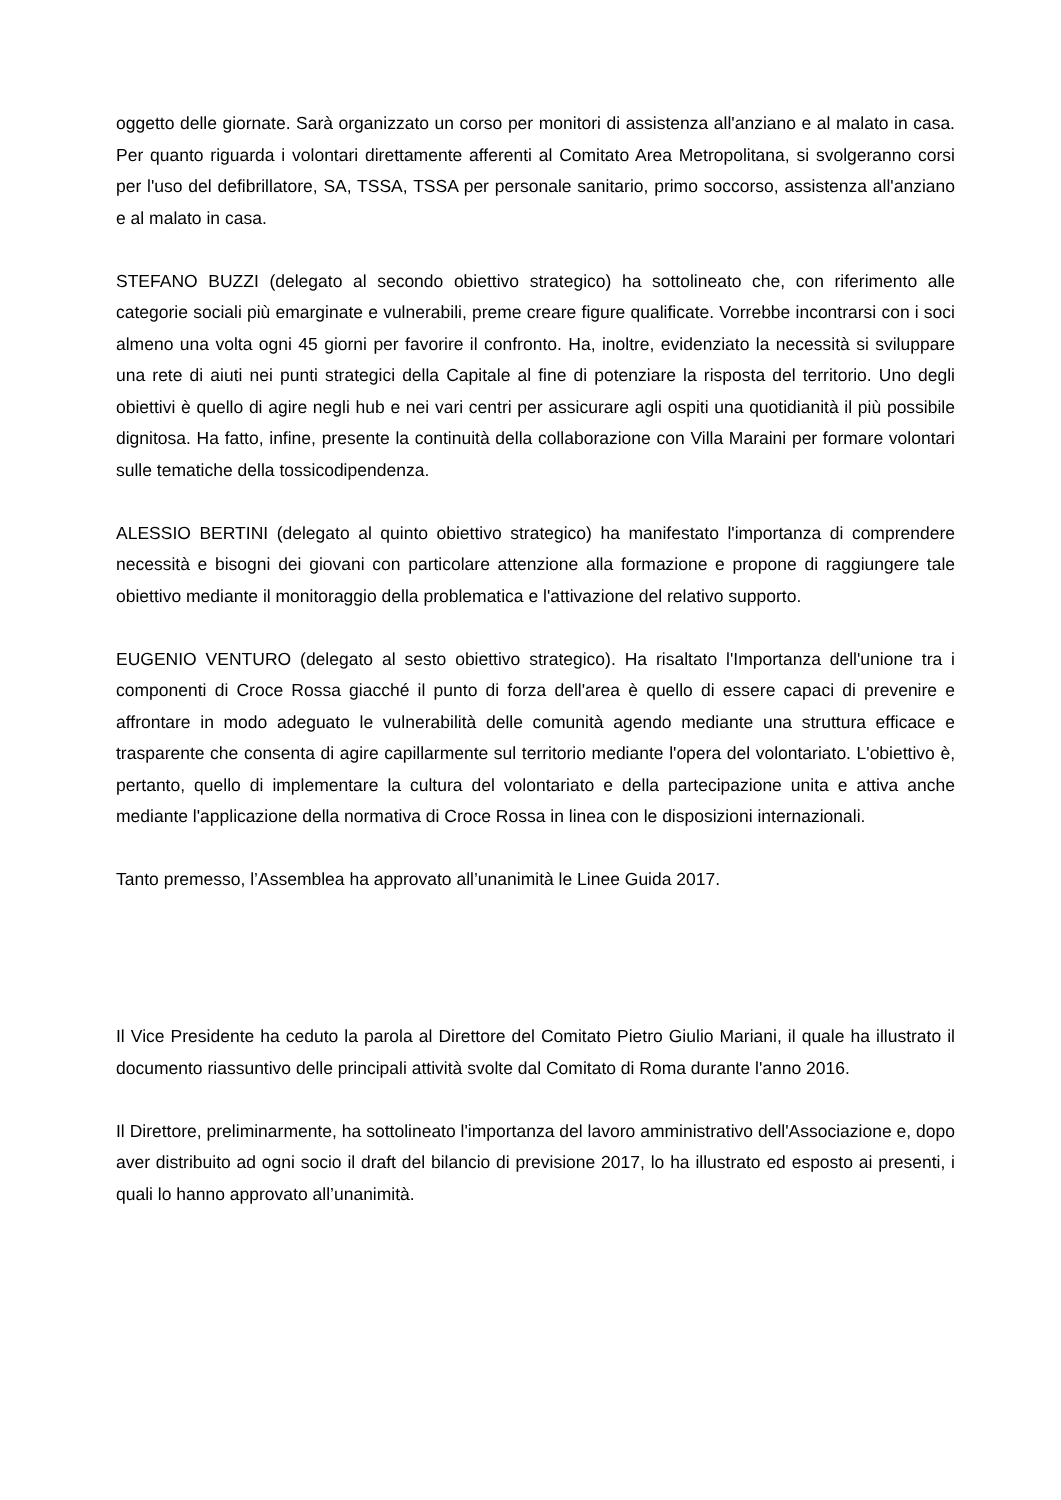oggetto delle giornate. Sarà organizzato un corso per monitori di assistenza all'anziano e al malato in casa. Per quanto riguarda i volontari direttamente afferenti al Comitato Area Metropolitana, si svolgeranno corsi per l'uso del defibrillatore, SA, TSSA, TSSA per personale sanitario, primo soccorso, assistenza all'anziano e al malato in casa.
STEFANO BUZZI (delegato al secondo obiettivo strategico) ha sottolineato che, con riferimento alle categorie sociali più emarginate e vulnerabili, preme creare figure qualificate. Vorrebbe incontrarsi con i soci almeno una volta ogni 45 giorni per favorire il confronto. Ha, inoltre, evidenziato la necessità si sviluppare una rete di aiuti nei punti strategici della Capitale al fine di potenziare la risposta del territorio. Uno degli obiettivi è quello di agire negli hub e nei vari centri per assicurare agli ospiti una quotidianità il più possibile dignitosa. Ha fatto, infine, presente la continuità della collaborazione con Villa Maraini per formare volontari sulle tematiche della tossicodipendenza.
ALESSIO BERTINI (delegato al quinto obiettivo strategico) ha manifestato l'importanza di comprendere necessità e bisogni dei giovani con particolare attenzione alla formazione e propone di raggiungere tale obiettivo mediante il monitoraggio della problematica e l'attivazione del relativo supporto.
EUGENIO VENTURO (delegato al sesto obiettivo strategico). Ha risaltato l'Importanza dell'unione tra i componenti di Croce Rossa giacché il punto di forza dell'area è quello di essere capaci di prevenire e affrontare in modo adeguato le vulnerabilità delle comunità agendo mediante una struttura efficace e trasparente che consenta di agire capillarmente sul territorio mediante l'opera del volontariato. L'obiettivo è, pertanto, quello di implementare la cultura del volontariato e della partecipazione unita e attiva anche mediante l'applicazione della normativa di Croce Rossa in linea con le disposizioni internazionali.
Tanto premesso, l’Assemblea ha approvato all’unanimità le Linee Guida 2017.
Il Vice Presidente ha ceduto la parola al Direttore del Comitato Pietro Giulio Mariani, il quale ha illustrato il documento riassuntivo delle principali attività svolte dal Comitato di Roma durante l'anno 2016.
Il Direttore, preliminarmente, ha sottolineato l'importanza del lavoro amministrativo dell'Associazione e, dopo aver distribuito ad ogni socio il draft del bilancio di previsione 2017, lo ha illustrato ed esposto ai presenti, i quali lo hanno approvato all’unanimità.